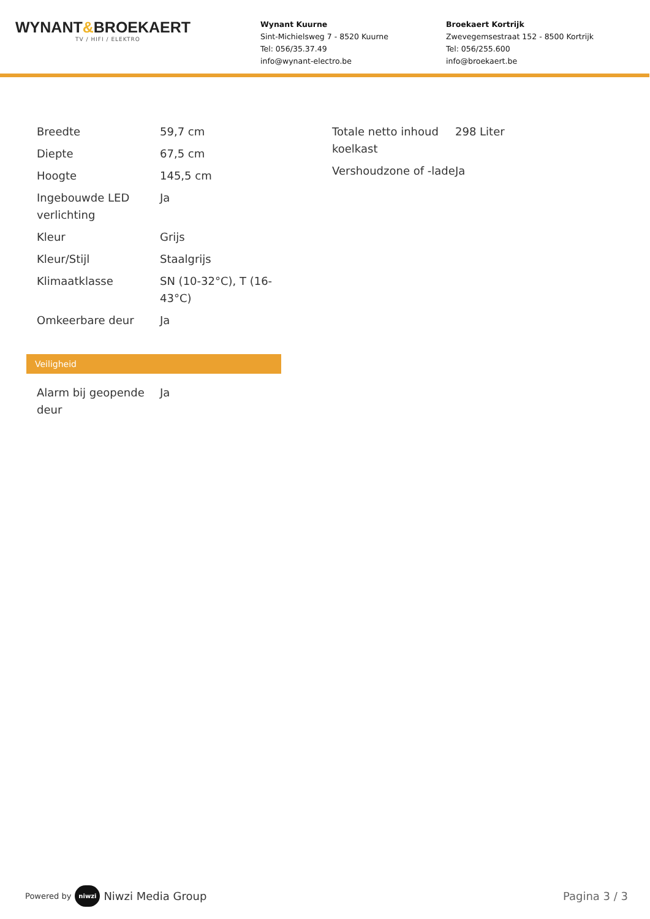WYNANT&BROEKAERT
TV / HIFI / ELEKTRO
Wynant Kuurne
Sint-Michielsweg 7 - 8520 Kuurne
Tel: 056/35.37.49
info@wynant-electro.be
Broekaert Kortrijk
Zwevegemsestraat 152 - 8500 Kortrijk
Tel: 056/255.600
info@broekaert.be
| Breedte | 59,7 cm |
| Diepte | 67,5 cm |
| Hoogte | 145,5 cm |
| Ingebouwde LED verlichting | Ja |
| Kleur | Grijs |
| Kleur/Stijl | Staalgrijs |
| Klimaatklasse | SN (10-32°C), T (16-43°C) |
| Omkeerbare deur | Ja |
| Totale netto inhoud koelkast | 298 Liter |
| Vershoudzone of -lade | Ja |
Veiligheid
| Alarm bij geopende deur | Ja |
Powered by niwzi Niwzi Media Group
Pagina 3 / 3